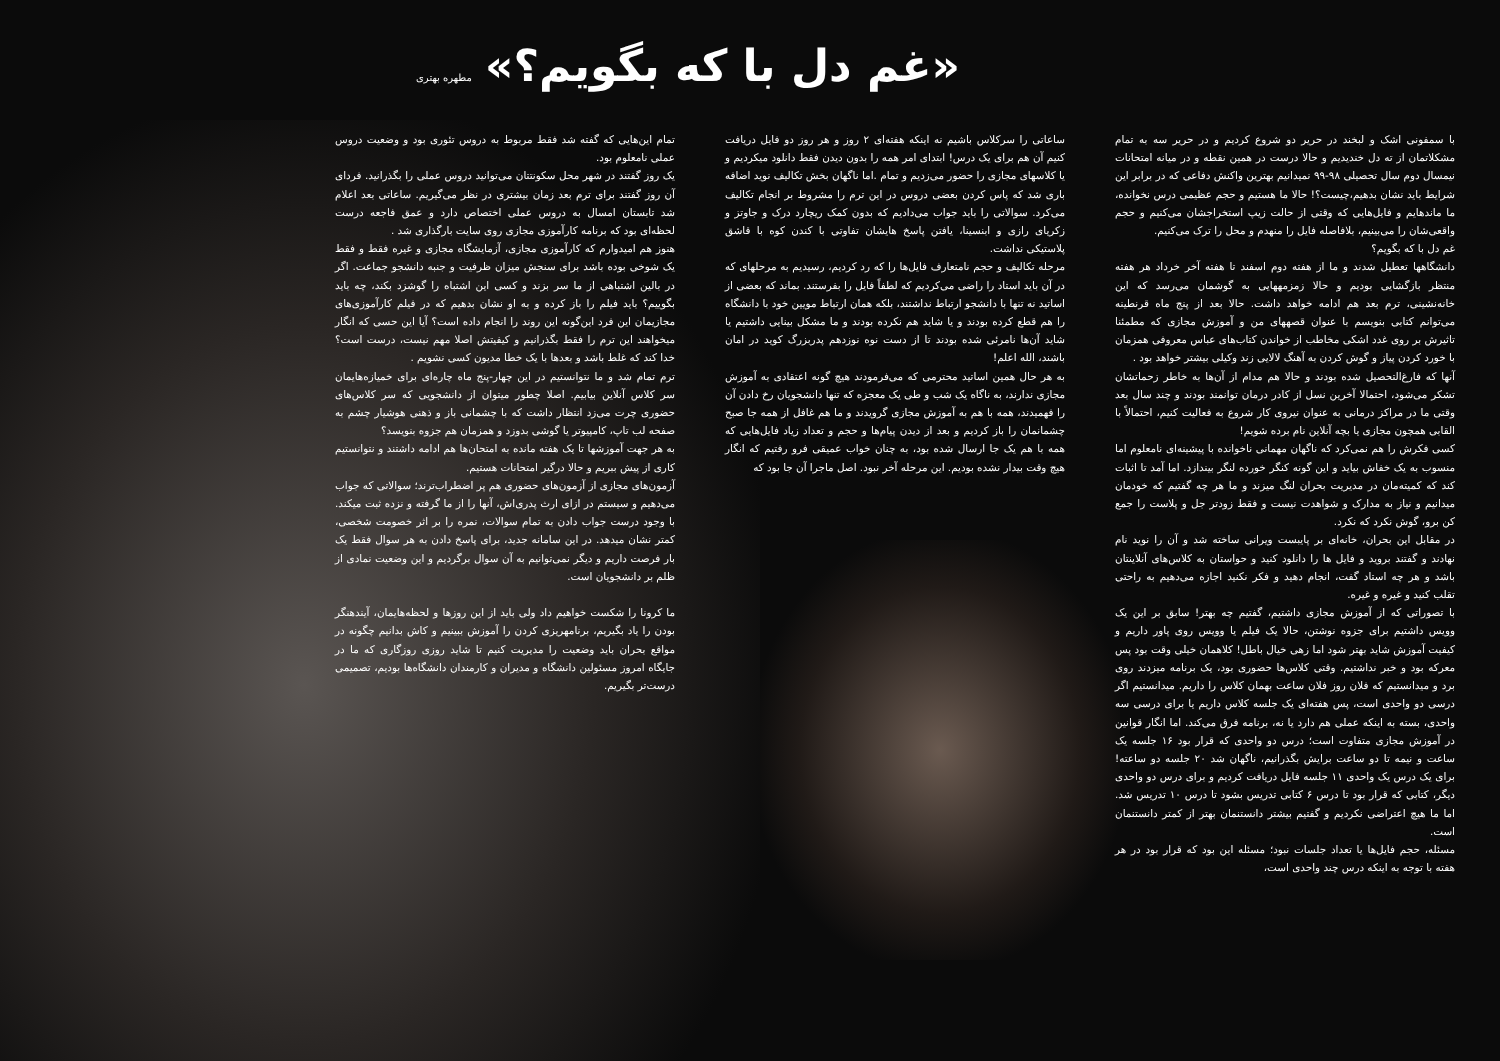«غم دل با که بگویم؟»
مطهره بهتری
با سمفونی اشک و لبخند در حریر دو شروع کردیم و در حریر سه به تمام مشکلاتمان از ته دل خندیدیم و حالا درست در همین نقطه و در میانه امتحانات نیمسال دوم سال تحصیلی ۹۸-۹۹ نمیدانیم بهترین واکنش دفاعی که در برابر این شرایط باید نشان بدهیم،چیست؟! حالا ما هستیم و حجم عظیمی درس نخوانده، ما ماندهایم و فایل‌هایی که وقتی از حالت زیپ استخراجشان می‌کنیم و حجم واقعی‌شان را می‌بینیم، بلافاصله فایل را منهدم و محل را ترک می‌کنیم.
غم دل با که بگویم؟
دانشگاهها تعطیل شدند و ما از هفته دوم اسفند تا هفته آخر خرداد هر هفته منتظر بازگشایی بودیم و حالا زمزمههایی به گوشمان می‌رسد که این خانه‌نشینی، ترم بعد هم ادامه خواهد داشت. حالا بعد از پنج ماه قرنطینه می‌توانم کتابی بنویسم با عنوان قصههای من و آموزش مجازی که مطمئنا تاثیرش بر روی غدد اشکی مخاطب از خواندن کتاب‌های عباس معروفی همزمان با خورد کردن پیاز و گوش کردن به آهنگ لالایی زند وکیلی بیشتر خواهد بود .
آنها که فارغ‌التحصیل شده بودند و حالا هم مدام از آن‌ها به خاطر زحماتشان تشکر می‌شود، احتمالا آخرین نسل از کادر درمان توانمند بودند و چند سال بعد وقتی ما در مراکز درمانی به عنوان نیروی کار شروع به فعالیت کنیم، احتمالاً با القابی همچون مجازی یا بچه آنلاین نام برده شویم!
کسی فکرش را هم نمی‌کرد که ناگهان مهمانی ناخوانده با پیشینه‌ای نامعلوم اما منسوب به یک خفاش بیاید و این گونه کنگر خورده لنگر بیندازد. اما آمد تا اثبات کند که کمیته‌مان در مدیریت بحران لنگ میزند و ما هر چه گفتیم که خودمان میدانیم و نیاز به مدارک و شواهدت نیست و فقط زودتر جل و پلاست را جمع کن برو، گوش نکرد که نکرد.
در مقابل این بحران، خانه‌ای بر پایبست ویرانی ساخته شد و آن را نوید نام نهادند و گفتند بروید و فایل ها را دانلود کنید و حواستان به کلاس‌های آنلاینتان باشد و هر چه استاد گفت، انجام دهید و فکر نکنید اجازه می‌دهیم به راحتی تقلب کنید و غیره و غیره.
با تصوراتی که از آموزش مجازی داشتیم، گفتیم چه بهتر! سابق بر این یک وویس داشتیم برای جزوه نوشتن، حالا یک فیلم یا وویس روی پاور داریم و کیفیت آموزش شاید بهتر شود اما زهی خیال باطل! کلاهمان خیلی وقت بود پس معرکه بود و خبر نداشتیم. وقتی کلاس‌ها حضوری بود، یک برنامه میزدند روی برد و میدانستیم که فلان روز فلان ساعت بهمان کلاس را داریم. میدانستیم اگر درسی دو واحدی است، پس هفته‌ای یک جلسه کلاس داریم یا برای درسی سه واحدی، بسته به اینکه عملی هم دارد یا نه، برنامه فرق می‌کند. اما انگار قوانین در آموزش مجازی متفاوت است؛ درس دو واحدی که قرار بود ۱۶ جلسه یک ساعت و نیمه تا دو ساعت برایش بگذرانیم، ناگهان شد ۲۰ جلسه دو ساعته! برای یک درس یک واحدی ۱۱ جلسه فایل دریافت کردیم و برای درس دو واحدی دیگر، کتابی که قرار بود تا درس ۶ کتابی تدریس بشود تا درس ۱۰ تدریس شد. اما ما هیچ اعتراضی نکردیم و گفتیم بیشتر دانستنمان بهتر از کمتر دانستنمان است.
مسئله، حجم فایل‌ها یا تعداد جلسات نبود؛ مسئله این بود که قرار بود در هر هفته با توجه به اینکه درس چند واحدی است،
ساعاتی را سرکلاس باشیم نه اینکه هفته‌ای ۲ روز و هر روز دو فایل دریافت کنیم آن هم برای یک درس! ابتدای امر همه را بدون دیدن فقط دانلود میکردیم و یا کلاسهای مجازی را حضور می‌زدیم و تمام .اما ناگهان بخش تکالیف نوید اضافه باری شد که پاس کردن بعضی دروس در این ترم را مشروط بر انجام تکالیف می‌کرد. سوالاتی را باید جواب می‌دادیم که بدون کمک ریچارد درک و جاوتز و زکریای رازی و ابنسینا، یافتن پاسخ هایشان تفاوتی با کندن کوه با قاشق پلاستیکی نداشت.
مرحله تکالیف و حجم نامتعارف فایل‌ها را که رد کردیم، رسیدیم به مرحلهای که در آن باید استاد را راضی می‌کردیم که لطفاً فایل را بفرستند. بماند که بعضی از اساتید نه تنها با دانشجو ارتباط نداشتند، بلکه همان ارتباط مویین خود با دانشگاه را هم قطع کرده بودند و یا شاید هم نکرده بودند و ما مشکل بینایی داشتیم یا شاید آن‌ها نامرئی شده بودند تا از دست نوه نوزدهم پدربزرگ کوید در امان باشند، الله اعلم!
به هر حال همین اساتید محترمی که می‌فرمودند هیچ گونه اعتقادی به آموزش مجازی ندارند، به ناگاه یک شب و طی یک معجزه که تنها دانشجویان رخ دادن آن را فهمیدند، همه با هم به آموزش مجازی گرویدند و ما هم غافل از همه جا صبح چشمانمان را باز کردیم و بعد از دیدن پیام‌ها و حجم و تعداد زیاد فایل‌هایی که همه با هم یک جا ارسال شده بود، به چنان خواب عمیقی فرو رفتیم که انگار هیچ وقت بیدار نشده بودیم. این مرحله آخر نبود. اصل ماجرا آن جا بود که
تمام این‌هایی که گفته شد فقط مربوط به دروس تئوری بود و وضعیت دروس عملی نامعلوم بود.
یک روز گفتند در شهر محل سکونتتان می‌توانید دروس عملی را بگذرانید. فردای آن روز گفتند برای ترم بعد زمان بیشتری در نظر می‌گیریم. ساعاتی بعد اعلام شد تابستان امسال به دروس عملی اختصاص دارد و عمق فاجعه درست لحظه‌ای بود که برنامه کارآموزی مجازی روی سایت بارگذاری شد .
هنوز هم امیدوارم که کارآموزی مجازی، آزمایشگاه مجازی و غیره فقط و فقط یک شوخی بوده باشد برای سنجش میزان ظرفیت و جنبه دانشجو جماعت. اگر در بالین اشتباهی از ما سر بزند و کسی این اشتباه را گوشزد بکند، چه باید بگوییم؟ باید فیلم را باز کرده و به او نشان بدهیم که در فیلم کارآموزی‌های مجازیمان این فرد این‌گونه این روند را انجام داده است؟ آیا این حسی که انگار میخواهند این ترم را فقط بگذرانیم و کیفیتش اصلا مهم نیست، درست است؟ خدا کند که غلط باشد و بعدها با یک خطا مدیون کسی نشویم .
ترم تمام شد و ما نتوانستیم در این چهار-پنج ماه چاره‌ای برای خمیازه‌هایمان سر کلاس آنلاین بیابیم. اصلا چطور میتوان از دانشجویی که سر کلاس‌های حضوری چرت می‌زد انتظار داشت که با چشمانی باز و ذهنی هوشیار چشم به صفحه لب تاپ، کامپیوتر یا گوشی بدوزد و همزمان هم جزوه بنویسد؟
به هر جهت آموزشها تا یک هفته مانده به امتحان‌ها هم ادامه داشتند و نتوانستیم کاری از پیش ببریم و حالا درگیر امتحانات هستیم.
آزمون‌های مجازی از آزمون‌های حضوری هم پر اضطراب‌ترند؛ سوالاتی که جواب می‌دهیم و سیستم در ازای ارث پدری‌اش، آنها را از ما گرفته و نزده ثبت میکند. با وجود درست جواب دادن به تمام سوالات، نمره را بر اثر خصومت شخصی، کمتر نشان میدهد. در این سامانه جدید، برای پاسخ دادن به هر سوال فقط یک بار فرصت داریم و دیگر نمی‌توانیم به آن سوال برگردیم و این وضعیت نمادی از ظلم بر دانشجویان است.
ما کرونا را شکست خواهیم داد ولی باید از این روزها و لحظه‌هایمان، آیندهنگر بودن را یاد بگیریم، برنامهریزی کردن را آموزش ببینیم و کاش بدانیم چگونه در مواقع بحران باید وضعیت را مدیریت کنیم تا شاید روزی روزگاری که ما در جایگاه امروز مسئولین دانشگاه و مدیران و کارمندان دانشگاه‌ها بودیم، تصمیمی درست‌تر بگیریم.